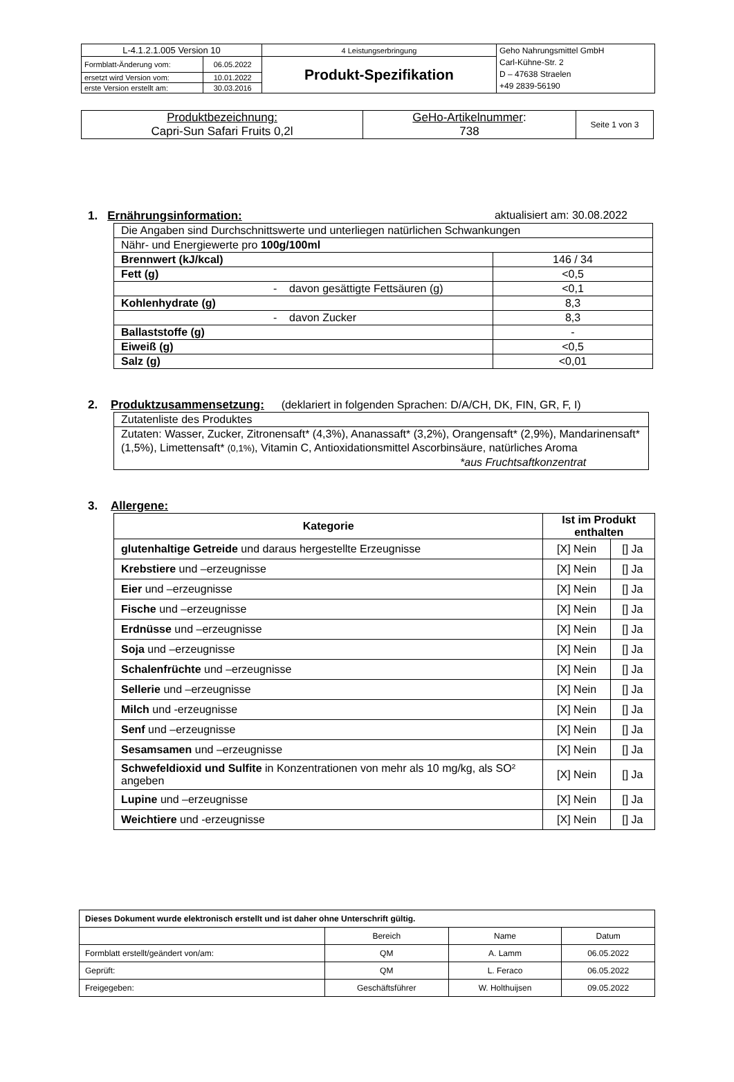| L-4.1.2.1.005 Version 10 | | 4 Leistungserbringung | Geho Nahrungsmittel GmbH Carl-Kühne-Str. 2 D – 47638 Straelen +49 2839-56190 |
| Formblatt-Änderung vom: | 06.05.2022 | Produkt-Spezifikation | |
| ersetzt wird Version vom: | 10.01.2022 | | |
| erste Version erstellt am: | 30.03.2016 | | |
| Produktbezeichnung: Capri-Sun Safari Fruits 0,2l | GeHo-Artikelnummer : 738 | Seite 1 von 3 |
1. Ernährungsinformation: aktualisiert am: 30.08.2022
| Die Angaben sind Durchschnittswerte und unterliegen natürlichen Schwankungen | |
| Nähr- und Energiewerte pro 100g/100ml | |
| Brennwert (kJ/kcal) | 146 / 34 |
| Fett (g) | <0,5 |
| - davon gesättigte Fettsäuren (g) | <0,1 |
| Kohlenhydrate (g) | 8,3 |
| - davon Zucker | 8,3 |
| Ballaststoffe (g) | - |
| Eiweiß (g) | <0,5 |
| Salz (g) | <0,01 |
2. Produktzusammensetzung: (deklariert in folgenden Sprachen: D/A/CH, DK, FIN, GR, F, I)
| Zutatenliste des Produktes |
| Zutaten: Wasser, Zucker, Zitronensaft* (4,3%), Ananassaft* (3,2%), Orangensaft* (2,9%), Mandarinensaft* (1,5%), Limettensaft* (0,1%) , Vitamin C, Antioxidationsmittel Ascorbinsäure, natürliches Aroma *aus Fruchtsaftkonzentrat |
3. Allergene:
| Kategorie | Ist im Produkt enthalten | |
| --- | --- | --- |
| glutenhaltige Getreide und daraus hergestellte Erzeugnisse | [X] Nein | [] Ja |
| Krebstiere und –erzeugnisse | [X] Nein | [] Ja |
| Eier und –erzeugnisse | [X] Nein | [] Ja |
| Fische und –erzeugnisse | [X] Nein | [] Ja |
| Erdnüsse und –erzeugnisse | [X] Nein | [] Ja |
| Soja und –erzeugnisse | [X] Nein | [] Ja |
| Schalenfrüchte und –erzeugnisse | [X] Nein | [] Ja |
| Sellerie und –erzeugnisse | [X] Nein | [] Ja |
| Milch und -erzeugnisse | [X] Nein | [] Ja |
| Senf und –erzeugnisse | [X] Nein | [] Ja |
| Sesamsamen und –erzeugnisse | [X] Nein | [] Ja |
| Schwefeldioxid und Sulfite in Konzentrationen von mehr als 10 mg/kg, als SO² angeben | [X] Nein | [] Ja |
| Lupine und –erzeugnisse | [X] Nein | [] Ja |
| Weichtiere und -erzeugnisse | [X] Nein | [] Ja |
| Dieses Dokument wurde elektronisch erstellt und ist daher ohne Unterschrift gültig. | | | |
| | Bereich | Name | Datum |
| Formblatt erstellt/geändert von/am: | QM | A. Lamm | 06.05.2022 |
| Geprüft: | QM | L. Feraco | 06.05.2022 |
| Freigegeben: | Geschäftsführer | W. Holthuijsen | 09.05.2022 |